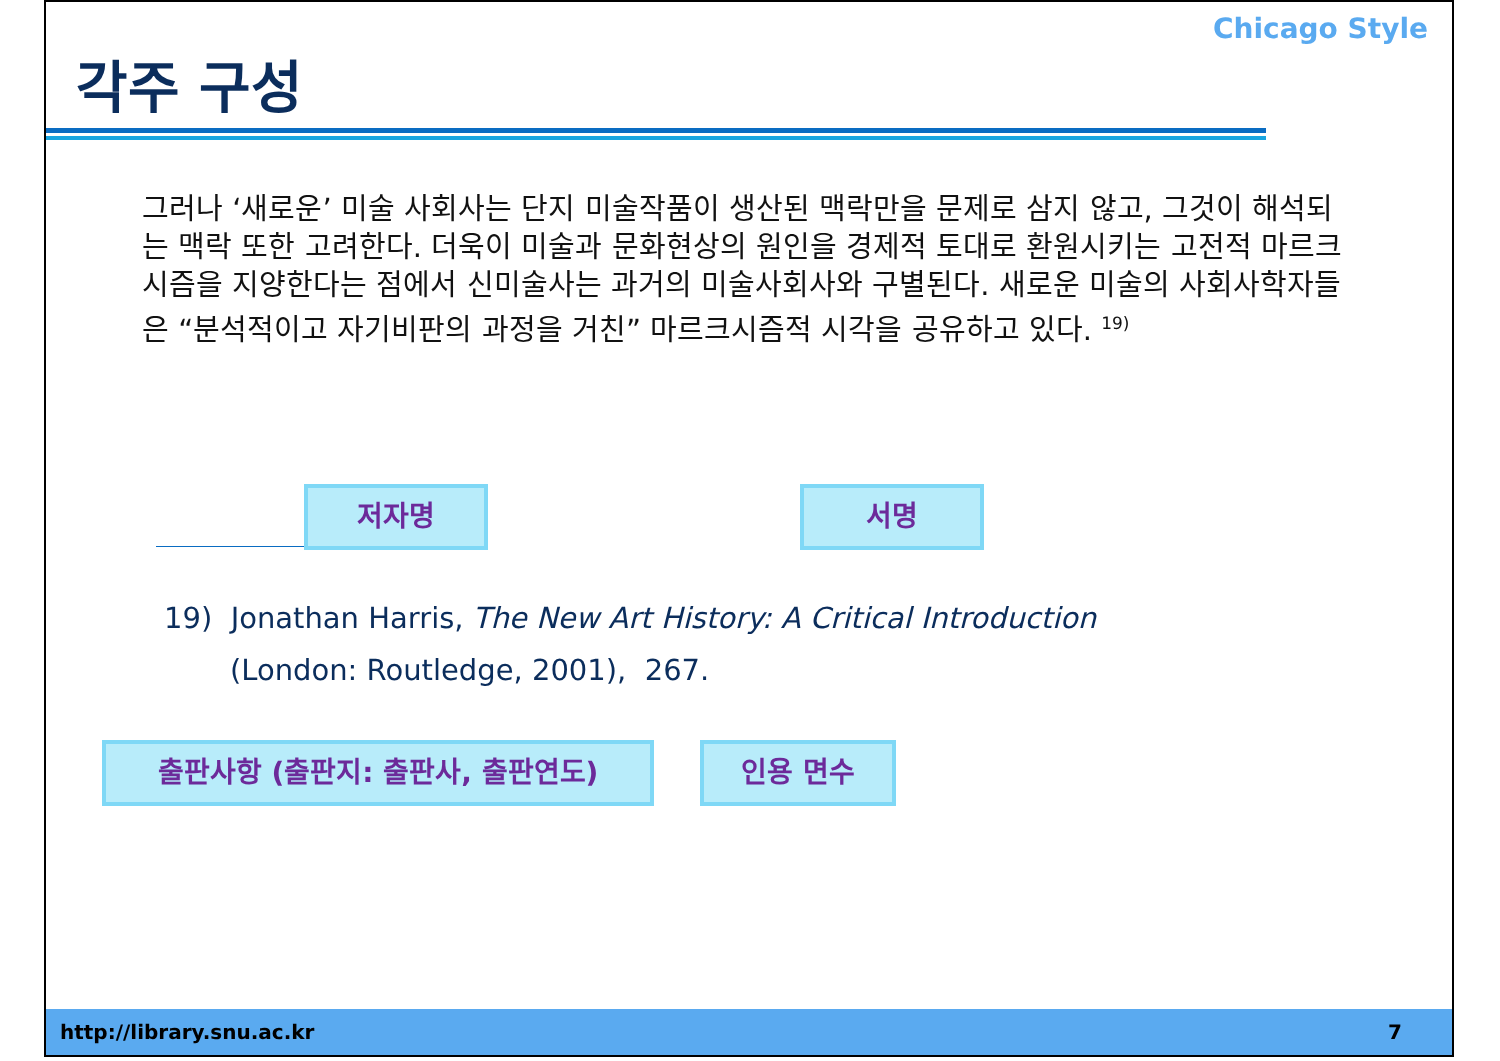각주 구성
Chicago Style
그러나 ‘새로운’ 미술 사회사는 단지 미술작품이 생산된 맥락만을 문제로 삼지 않고, 그것이 해석되는 맥락 또한 고려한다. 더욱이 미술과 문화현상의 원인을 경제적 토대로 환원시키는 고전적 마르크시즘을 지양한다는 점에서 신미술사는 과거의 미술사회사와 구별된다. 새로운 미술의 사회사학자들은 “분석적이고 자기비판의 과정을 거친” 마르크시즘적 시각을 공유하고 있다. <sup>19)</sup>
저자명 서명
19) Jonathan Harris, The New Art History: A Critical Introduction
(London: Routledge, 2001), 267.
출판사항 (출판지: 출판사, 출판연도) 인용 면수
http://library.snu.ac.kr 7